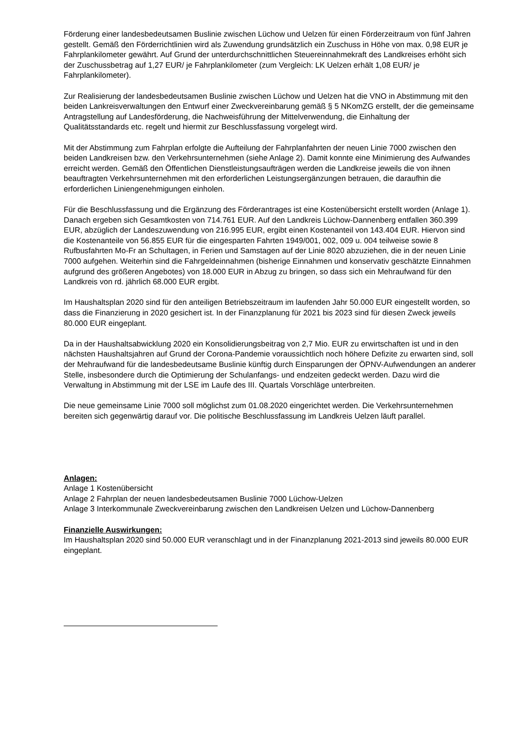Förderung einer landesbedeutsamen Buslinie zwischen Lüchow und Uelzen für einen Förderzeitraum von fünf Jahren gestellt. Gemäß den Förderrichtlinien wird als Zuwendung grundsätzlich ein Zuschuss in Höhe von max. 0,98 EUR je Fahrplankilometer gewährt. Auf Grund der unterdurchschnittlichen Steuereinnahmekraft des Landkreises erhöht sich der Zuschussbetrag auf 1,27 EUR/ je Fahrplankilometer (zum Vergleich: LK Uelzen erhält 1,08 EUR/ je Fahrplankilometer).
Zur Realisierung der landesbedeutsamen Buslinie zwischen Lüchow und Uelzen hat die VNO in Abstimmung mit den beiden Lankreisverwaltungen den Entwurf einer Zweckvereinbarung gemäß § 5 NKomZG erstellt, der die gemeinsame Antragstellung auf Landesförderung, die Nachweisführung der Mittelverwendung, die Einhaltung der Qualitätsstandards etc. regelt und hiermit zur Beschlussfassung vorgelegt wird.
Mit der Abstimmung zum Fahrplan erfolgte die Aufteilung der Fahrplanfahrten der neuen Linie 7000 zwischen den beiden Landkreisen bzw. den Verkehrsunternehmen (siehe Anlage 2). Damit konnte eine Minimierung des Aufwandes erreicht werden. Gemäß den Öffentlichen Dienstleistungsaufträgen werden die Landkreise jeweils die von ihnen beauftragten Verkehrsunternehmen mit den erforderlichen Leistungsergänzungen betrauen, die daraufhin die erforderlichen Liniengenehmigungen einholen.
Für die Beschlussfassung und die Ergänzung des Förderantrages ist eine Kostenübersicht erstellt worden (Anlage 1). Danach ergeben sich Gesamtkosten von 714.761 EUR. Auf den Landkreis Lüchow-Dannenberg entfallen 360.399 EUR, abzüglich der Landeszuwendung von 216.995 EUR, ergibt einen Kostenanteil von 143.404 EUR. Hiervon sind die Kostenanteile von 56.855 EUR für die eingesparten Fahrten 1949/001, 002, 009 u. 004 teilweise sowie 8 Rufbusfahrten Mo-Fr an Schultagen, in Ferien und Samstagen auf der Linie 8020 abzuziehen, die in der neuen Linie 7000 aufgehen. Weiterhin sind die Fahrgeldeinnahmen (bisherige Einnahmen und konservativ geschätzte Einnahmen aufgrund des größeren Angebotes) von 18.000 EUR in Abzug zu bringen, so dass sich ein Mehraufwand für den Landkreis von rd. jährlich 68.000 EUR ergibt.
Im Haushaltsplan 2020 sind für den anteiligen Betriebszeitraum im laufenden Jahr 50.000 EUR eingestellt worden, so dass die Finanzierung in 2020 gesichert ist. In der Finanzplanung für 2021 bis 2023 sind für diesen Zweck jeweils 80.000 EUR eingeplant.
Da in der Haushaltsabwicklung 2020 ein Konsolidierungsbeitrag von 2,7 Mio. EUR zu erwirtschaften ist und in den nächsten Haushaltsjahren auf Grund der Corona-Pandemie voraussichtlich noch höhere Defizite zu erwarten sind, soll der Mehraufwand für die landesbedeutsame Buslinie künftig durch Einsparungen der ÖPNV-Aufwendungen an anderer Stelle, insbesondere durch die Optimierung der Schulanfangs- und endzeiten gedeckt werden. Dazu wird die Verwaltung in Abstimmung mit der LSE im Laufe des III. Quartals Vorschläge unterbreiten.
Die neue gemeinsame Linie 7000 soll möglichst zum 01.08.2020 eingerichtet werden. Die Verkehrsunternehmen bereiten sich gegenwärtig darauf vor. Die politische Beschlussfassung im Landkreis Uelzen läuft parallel.
Anlagen:
Anlage 1 Kostenübersicht
Anlage 2 Fahrplan der neuen landesbedeutsamen Buslinie 7000 Lüchow-Uelzen
Anlage 3 Interkommunale Zweckvereinbarung zwischen den Landkreisen Uelzen und Lüchow-Dannenberg
Finanzielle Auswirkungen:
Im Haushaltsplan 2020 sind 50.000 EUR veranschlagt und in der Finanzplanung 2021-2013 sind jeweils 80.000 EUR eingeplant.